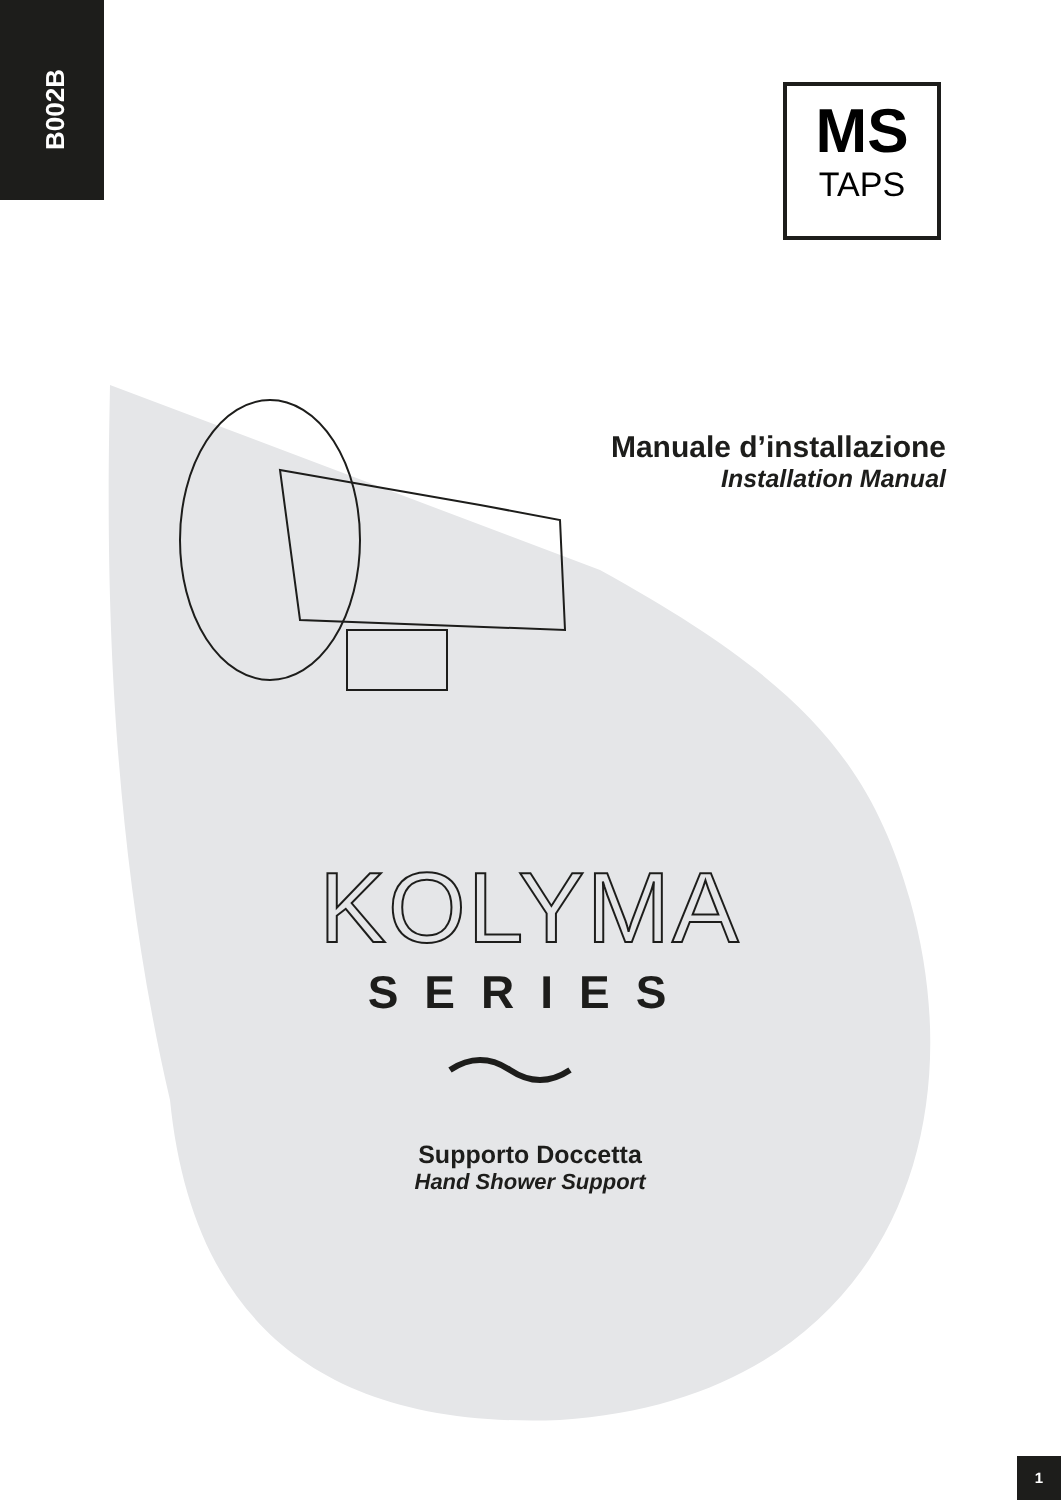B002B
MS
TAPS
Manuale d’installazione
Installation Manual
KOLYMA
SERIES
Supporto Doccetta
Hand Shower Support
1